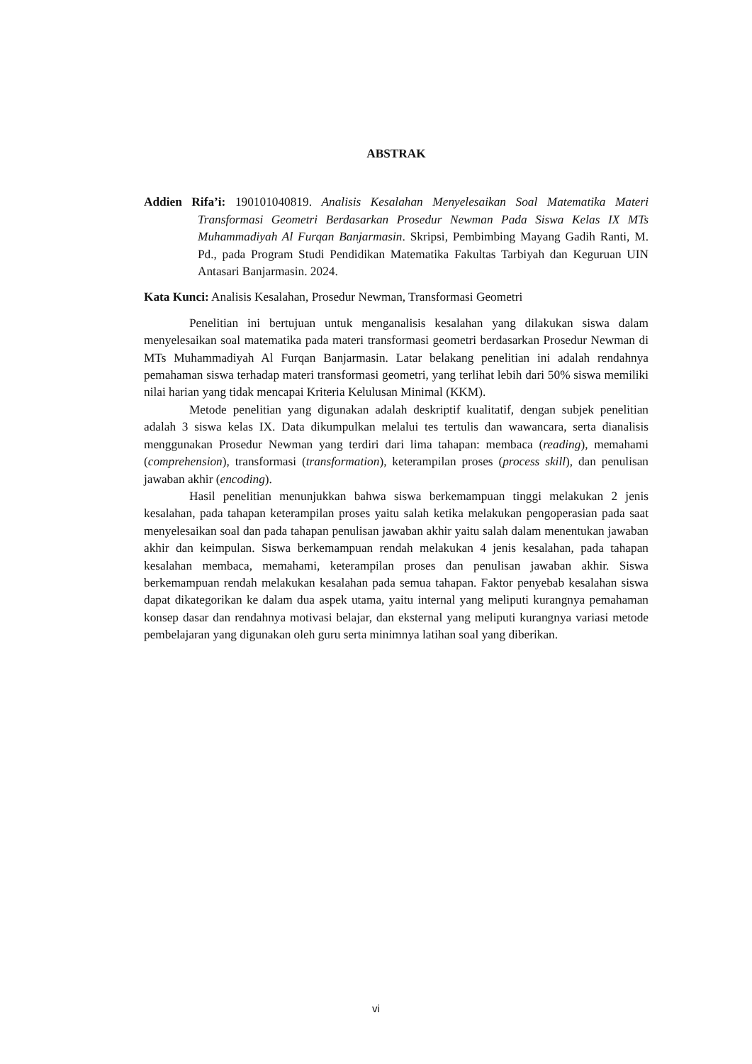ABSTRAK
Addien Rifa’i: 190101040819. Analisis Kesalahan Menyelesaikan Soal Matematika Materi Transformasi Geometri Berdasarkan Prosedur Newman Pada Siswa Kelas IX MTs Muhammadiyah Al Furqan Banjarmasin. Skripsi, Pembimbing Mayang Gadih Ranti, M. Pd., pada Program Studi Pendidikan Matematika Fakultas Tarbiyah dan Keguruan UIN Antasari Banjarmasin. 2024.
Kata Kunci: Analisis Kesalahan, Prosedur Newman, Transformasi Geometri
Penelitian ini bertujuan untuk menganalisis kesalahan yang dilakukan siswa dalam menyelesaikan soal matematika pada materi transformasi geometri berdasarkan Prosedur Newman di MTs Muhammadiyah Al Furqan Banjarmasin. Latar belakang penelitian ini adalah rendahnya pemahaman siswa terhadap materi transformasi geometri, yang terlihat lebih dari 50% siswa memiliki nilai harian yang tidak mencapai Kriteria Kelulusan Minimal (KKM).
Metode penelitian yang digunakan adalah deskriptif kualitatif, dengan subjek penelitian adalah 3 siswa kelas IX. Data dikumpulkan melalui tes tertulis dan wawancara, serta dianalisis menggunakan Prosedur Newman yang terdiri dari lima tahapan: membaca (reading), memahami (comprehension), transformasi (transformation), keterampilan proses (process skill), dan penulisan jawaban akhir (encoding).
Hasil penelitian menunjukkan bahwa siswa berkemampuan tinggi melakukan 2 jenis kesalahan, pada tahapan keterampilan proses yaitu salah ketika melakukan pengoperasian pada saat menyelesaikan soal dan pada tahapan penulisan jawaban akhir yaitu salah dalam menentukan jawaban akhir dan keimpulan. Siswa berkemampuan rendah melakukan 4 jenis kesalahan, pada tahapan kesalahan membaca, memahami, keterampilan proses dan penulisan jawaban akhir. Siswa berkemampuan rendah melakukan kesalahan pada semua tahapan. Faktor penyebab kesalahan siswa dapat dikategorikan ke dalam dua aspek utama, yaitu internal yang meliputi kurangnya pemahaman konsep dasar dan rendahnya motivasi belajar, dan eksternal yang meliputi kurangnya variasi metode pembelajaran yang digunakan oleh guru serta minimnya latihan soal yang diberikan.
vi